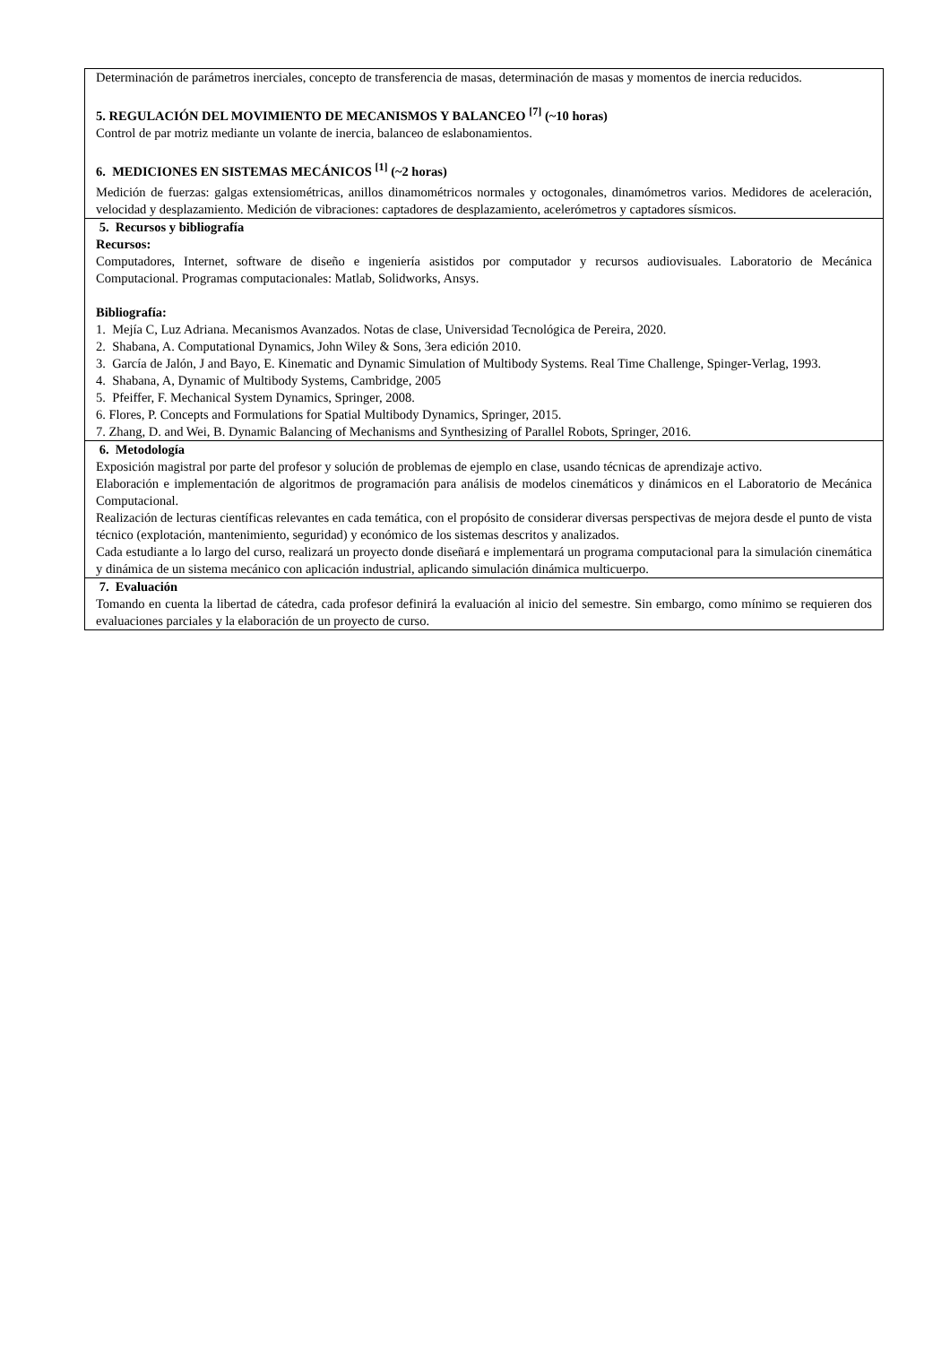| Determinación de parámetros inerciales, concepto de transferencia de masas, determinación de masas y momentos de inercia reducidos. 5. REGULACIÓN DEL MOVIMIENTO DE MECANISMOS Y BALANCEO <sup>[7]</sup> (~10 horas) Control de par motriz mediante un volante de inercia, balanceo de eslabonamientos. 6. MEDICIONES EN SISTEMAS MECÁNICOS <sup>[1]</sup> (~2 horas) Medición de fuerzas: galgas extensiométricas, anillos dinamométricos normales y octogonales, dinamómetros varios. Medidores de aceleración, velocidad y desplazamiento. Medición de vibraciones: captadores de desplazamiento, acelerómetros y captadores sísmicos. |
| 5. Recursos y bibliografía Recursos: Computadores, Internet, software de diseño e ingeniería asistidos por computador y recursos audiovisuales. Laboratorio de Mecánica Computacional. Programas computacionales: Matlab, Solidworks, Ansys. Bibliografía: 1. Mejía C, Luz Adriana. Mecanismos Avanzados. Notas de clase, Universidad Tecnológica de Pereira, 2020. 2. Shabana, A. Computational Dynamics, John Wiley & Sons, 3era edición 2010. 3. García de Jalón, J and Bayo, E. Kinematic and Dynamic Simulation of Multibody Systems. Real Time Challenge, Spinger-Verlag, 1993. 4. Shabana, A, Dynamic of Multibody Systems, Cambridge, 2005 5. Pfeiffer, F. Mechanical System Dynamics, Springer, 2008. 6. Flores, P. Concepts and Formulations for Spatial Multibody Dynamics, Springer, 2015. 7. Zhang, D. and Wei, B. Dynamic Balancing of Mechanisms and Synthesizing of Parallel Robots, Springer, 2016. |
| 6. Metodología Exposición magistral por parte del profesor y solución de problemas de ejemplo en clase, usando técnicas de aprendizaje activo. Elaboración e implementación de algoritmos de programación para análisis de modelos cinemáticos y dinámicos en el Laboratorio de Mecánica Computacional. Realización de lecturas científicas relevantes en cada temática, con el propósito de considerar diversas perspectivas de mejora desde el punto de vista técnico (explotación, mantenimiento, seguridad) y económico de los sistemas descritos y analizados. Cada estudiante a lo largo del curso, realizará un proyecto donde diseñará e implementará un programa computacional para la simulación cinemática y dinámica de un sistema mecánico con aplicación industrial, aplicando simulación dinámica multicuerpo. |
| 7. Evaluación Tomando en cuenta la libertad de cátedra, cada profesor definirá la evaluación al inicio del semestre. Sin embargo, como mínimo se requieren dos evaluaciones parciales y la elaboración de un proyecto de curso. |